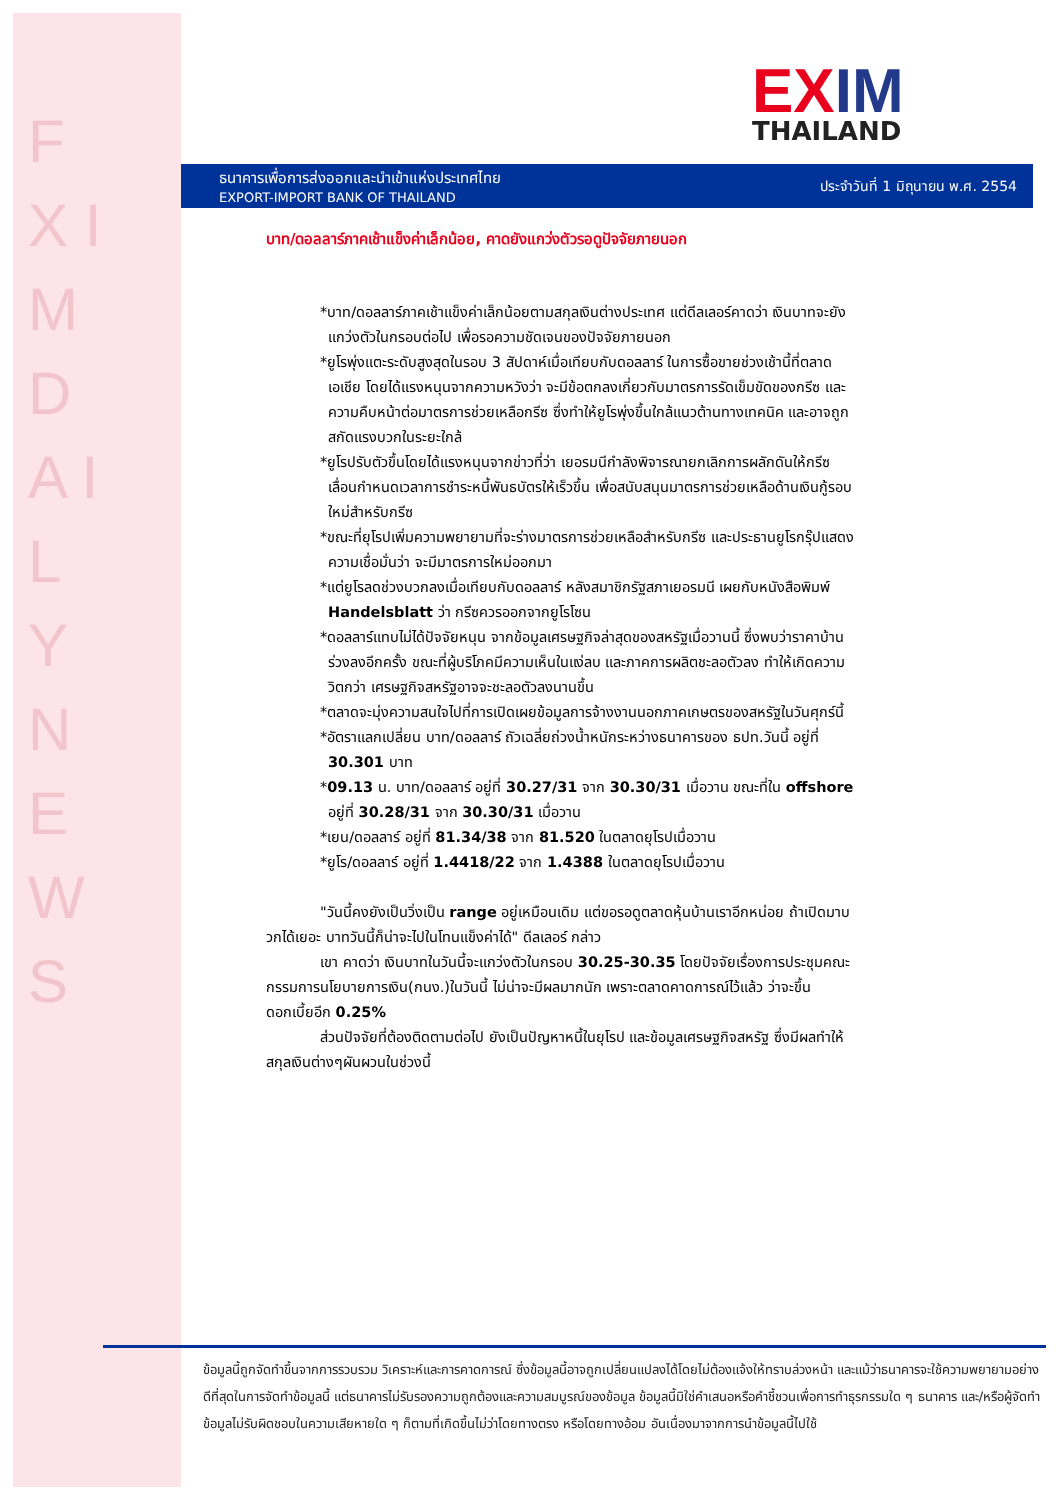F X I M D A I L Y N E W S
EX IM
THAILAND
ธนาคารเพื่อการส่งออกและนำเข้าแห่งประเทศไทย
EXPORT-IMPORT BANK OF THAILAND
ประจำวันที่ 1 มิถุนายน พ.ศ. 2554
บาท/ดอลลาร์ภาคเช้าแข็งค่าเล็กน้อย, คาดยังแกว่งตัวรอดูปัจจัยภายนอก
*บาท/ดอลลาร์ภาคเช้าแข็งค่าเล็กน้อยตามสกุลเงินต่างประเทศ แต่ดีลเลอร์คาดว่า เงินบาทจะยังแกว่งตัวในกรอบต่อไป เพื่อรอความชัดเจนของปัจจัยภายนอก
*ยูโรพุ่งแตะระดับสูงสุดในรอบ 3 สัปดาห์เมื่อเทียบกับดอลลาร์ ในการซื้อขายช่วงเช้านี้ที่ตลาดเอเชีย โดยได้แรงหนุนจากความหวังว่า จะมีข้อตกลงเกี่ยวกับมาตรการรัดเข็มขัดของกรีซ และความคืบหน้าต่อมาตรการช่วยเหลือกรีซ ซึ่งทำให้ยูโรพุ่งขึ้นใกล้แนวต้านทางเทคนิค และอาจถูกสกัดแรงบวกในระยะใกล้
*ยูโรปรับตัวขึ้นโดยได้แรงหนุนจากข่าวที่ว่า เยอรมนีกำลังพิจารณายกเลิกการผลักดันให้กรีซเลื่อนกำหนดเวลาการชำระหนี้พันธบัตรให้เร็วขึ้น เพื่อสนับสนุนมาตรการช่วยเหลือด้านเงินกู้รอบใหม่สำหรับกรีซ
*ขณะที่ยุโรปเพิ่มความพยายามที่จะร่างมาตรการช่วยเหลือสำหรับกรีซ และประธานยูโรกรุ๊ปแสดงความเชื่อมั่นว่า จะมีมาตรการใหม่ออกมา
*แต่ยูโรลดช่วงบวกลงเมื่อเทียบกับดอลลาร์ หลังสมาชิกรัฐสภาเยอรมนี เผยกับหนังสือพิมพ์ Handelsblatt ว่า กรีซควรออกจากยูโรโซน
*ดอลลาร์แทบไม่ได้ปัจจัยหนุน จากข้อมูลเศรษฐกิจล่าสุดของสหรัฐเมื่อวานนี้ ซึ่งพบว่าราคาบ้านร่วงลงอีกครั้ง ขณะที่ผู้บริโภคมีความเห็นในแง่ลบ และภาคการผลิตชะลอตัวลง ทำให้เกิดความวิตกว่า เศรษฐกิจสหรัฐอาจจะชะลอตัวลงนานขึ้น
*ตลาดจะมุ่งความสนใจไปที่การเปิดเผยข้อมูลการจ้างงานนอกภาคเกษตรของสหรัฐในวันศุกร์นี้
*อัตราแลกเปลี่ยน บาท/ดอลลาร์ ถัวเฉลี่ยถ่วงน้ำหนักระหว่างธนาคารของ ธปท.วันนี้ อยู่ที่ 30.301 บาท
*09.13 น. บาท/ดอลลาร์ อยู่ที่ 30.27/31 จาก 30.30/31 เมื่อวาน ขณะที่ใน offshore อยู่ที่ 30.28/31 จาก 30.30/31 เมื่อวาน
*เยน/ดอลลาร์ อยู่ที่ 81.34/38 จาก 81.520 ในตลาดยุโรปเมื่อวาน
*ยูโร/ดอลลาร์ อยู่ที่ 1.4418/22 จาก 1.4388 ในตลาดยุโรปเมื่อวาน
"วันนี้คงยังเป็นวิ่งเป็น range อยู่เหมือนเดิม แต่ขอรอดูตลาดหุ้นบ้านเราอีกหน่อย ถ้าเปิดมาบวกได้เยอะ บาทวันนี้ก็น่าจะไปในโทนแข็งค่าได้" ดีลเลอร์ กล่าว
เขา คาดว่า เงินบาทในวันนี้จะแกว่งตัวในกรอบ 30.25-30.35 โดยปัจจัยเรื่องการประชุมคณะกรรมการนโยบายการเงิน(กนง.)ในวันนี้ ไม่น่าจะมีผลมากนัก เพราะตลาดคาดการณ์ไว้แล้ว ว่าจะขึ้นดอกเบี้ยอีก 0.25%
ส่วนปัจจัยที่ต้องติดตามต่อไป ยังเป็นปัญหาหนี้ในยุโรป และข้อมูลเศรษฐกิจสหรัฐ ซึ่งมีผลทำให้สกุลเงินต่างๆผันผวนในช่วงนี้
ข้อมูลนี้ถูกจัดทำขึ้นจากการรวบรวม วิเคราะห์และการคาดการณ์ ซึ่งข้อมูลนี้อาจถูกเปลี่ยนแปลงได้โดยไม่ต้องแจ้งให้ทราบล่วงหน้า และแม้ว่าธนาคารจะใช้ความพยายามอย่างดีที่สุดในการจัดทำข้อมูลนี้ แต่ธนาคารไม่รับรองความถูกต้องและความสมบูรณ์ของข้อมูล ข้อมูลนี้มิใช่คำเสนอหรือคำชี้ชวนเพื่อการทำธุรกรรมใด ๆ ธนาคาร และ/หรือผู้จัดทำข้อมูลไม่รับผิดชอบในความเสียหายใด ๆ ก็ตามที่เกิดขึ้นไม่ว่าโดยทางตรง หรือโดยทางอ้อม อันเนื่องมาจากการนำข้อมูลนี้ไปใช้